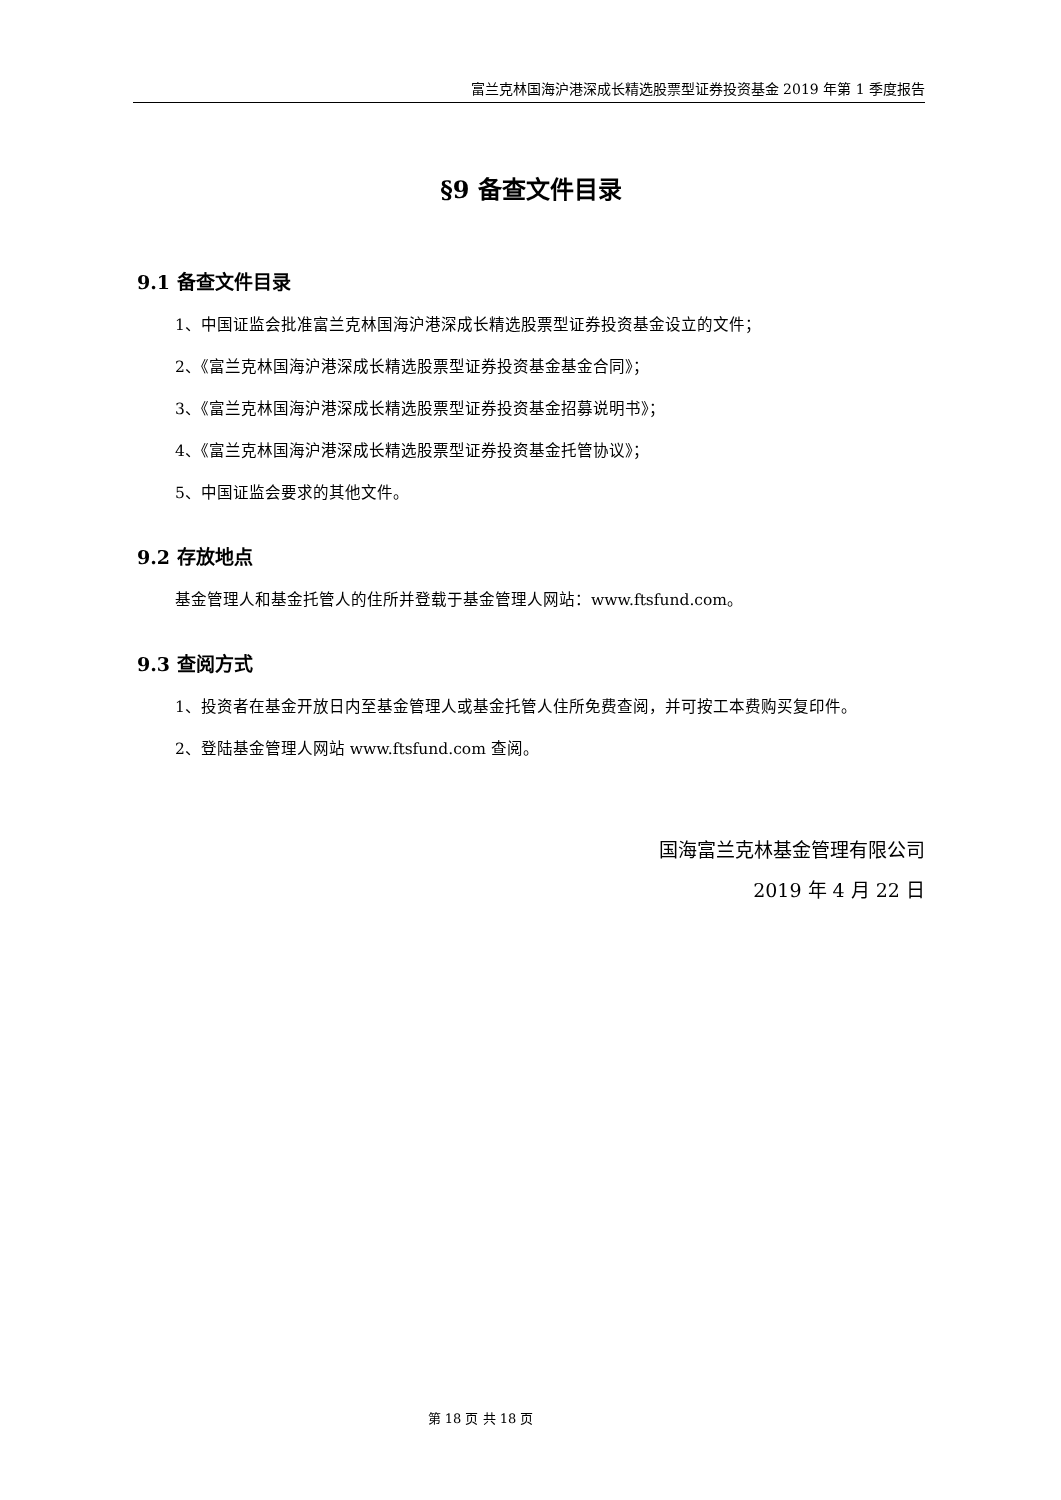富兰克林国海沪港深成长精选股票型证券投资基金 2019 年第 1 季度报告
§9 备查文件目录
9.1 备查文件目录
1、中国证监会批准富兰克林国海沪港深成长精选股票型证券投资基金设立的文件；
2、《富兰克林国海沪港深成长精选股票型证券投资基金基金合同》；
3、《富兰克林国海沪港深成长精选股票型证券投资基金招募说明书》；
4、《富兰克林国海沪港深成长精选股票型证券投资基金托管协议》；
5、中国证监会要求的其他文件。
9.2 存放地点
基金管理人和基金托管人的住所并登载于基金管理人网站：www.ftsfund.com。
9.3 查阅方式
1、投资者在基金开放日内至基金管理人或基金托管人住所免费查阅，并可按工本费购买复印件。
2、登陆基金管理人网站 www.ftsfund.com 查阅。
国海富兰克林基金管理有限公司
2019 年 4 月 22 日
第 18 页 共 18 页